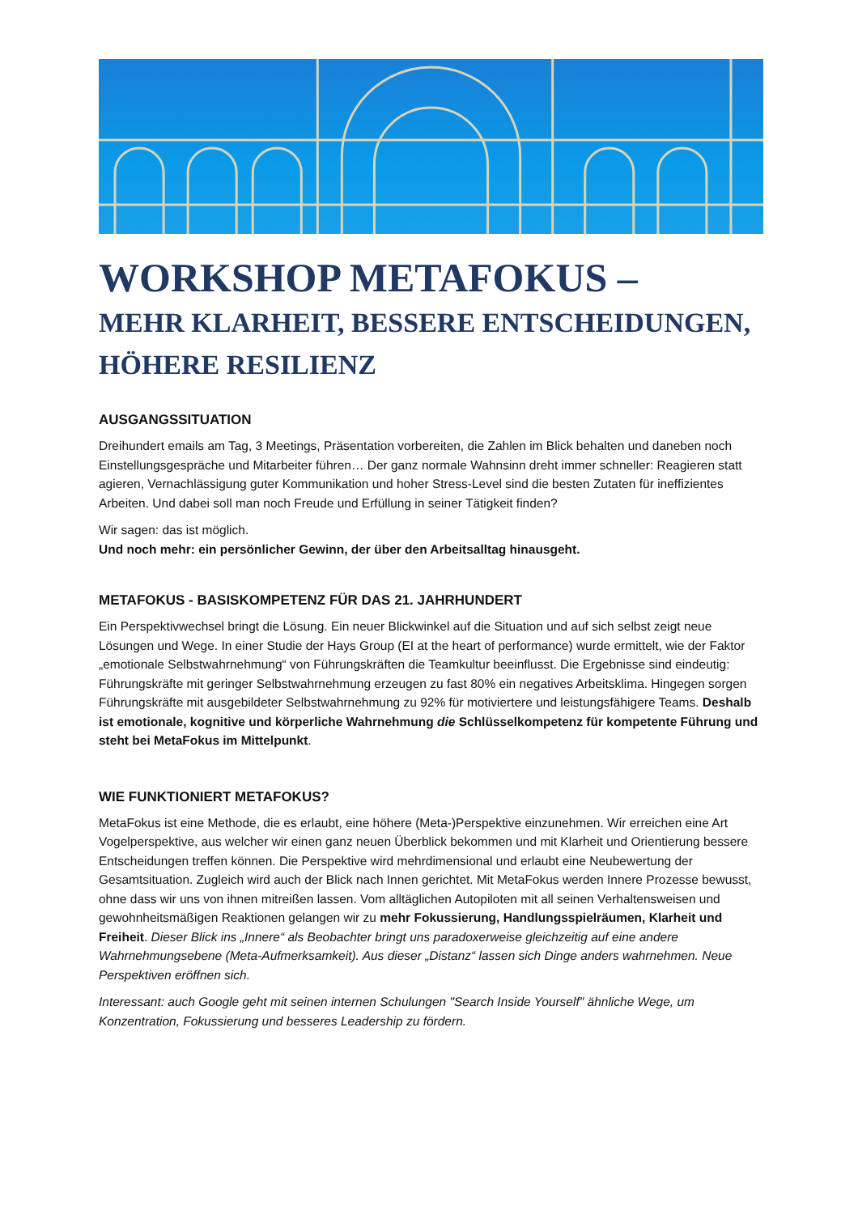WORKSHOP METAFOKUS –
MEHR KLARHEIT, BESSERE ENTSCHEIDUNGEN, HÖHERE RESILIENZ
AUSGANGSSITUATION
Dreihundert emails am Tag, 3 Meetings, Präsentation vorbereiten, die Zahlen im Blick behalten und daneben noch Einstellungsgespräche und Mitarbeiter führen… Der ganz normale Wahnsinn dreht immer schneller: Reagieren statt agieren, Vernachlässigung guter Kommunikation und hoher Stress-Level sind die besten Zutaten für ineffizientes Arbeiten. Und dabei soll man noch Freude und Erfüllung in seiner Tätigkeit finden?
Wir sagen: das ist möglich.
Und noch mehr: ein persönlicher Gewinn, der über den Arbeitsalltag hinausgeht.
METAFOKUS - BASISKOMPETENZ FÜR DAS 21. JAHRHUNDERT
Ein Perspektivwechsel bringt die Lösung. Ein neuer Blickwinkel auf die Situation und auf sich selbst zeigt neue Lösungen und Wege. In einer Studie der Hays Group (EI at the heart of performance) wurde ermittelt, wie der Faktor „emotionale Selbstwahrnehmung“ von Führungskräften die Teamkultur beeinflusst. Die Ergebnisse sind eindeutig: Führungskräfte mit geringer Selbstwahrnehmung erzeugen zu fast 80% ein negatives Arbeitsklima. Hingegen sorgen Führungskräfte mit ausgebildeter Selbstwahrnehmung zu 92% für motiviertere und leistungsfähigere Teams. Deshalb ist emotionale, kognitive und körperliche Wahrnehmung die Schlüsselkompetenz für kompetente Führung und steht bei MetaFokus im Mittelpunkt.
WIE FUNKTIONIERT METAFOKUS?
MetaFokus ist eine Methode, die es erlaubt, eine höhere (Meta-)Perspektive einzunehmen. Wir erreichen eine Art Vogelperspektive, aus welcher wir einen ganz neuen Überblick bekommen und mit Klarheit und Orientierung bessere Entscheidungen treffen können. Die Perspektive wird mehrdimensional und erlaubt eine Neubewertung der Gesamtsituation. Zugleich wird auch der Blick nach Innen gerichtet. Mit MetaFokus werden Innere Prozesse bewusst, ohne dass wir uns von ihnen mitreißen lassen. Vom alltäglichen Autopiloten mit all seinen Verhaltensweisen und gewohnheitsmäßigen Reaktionen gelangen wir zu mehr Fokussierung, Handlungsspielräumen, Klarheit und Freiheit. Dieser Blick ins „Innere“ als Beobachter bringt uns paradoxerweise gleichzeitig auf eine andere Wahrnehmungsebene (Meta-Aufmerksamkeit). Aus dieser „Distanz“ lassen sich Dinge anders wahrnehmen. Neue Perspektiven eröffnen sich.
Interessant: auch Google geht mit seinen internen Schulungen "Search Inside Yourself" ähnliche Wege, um Konzentration, Fokussierung und besseres Leadership zu fördern.